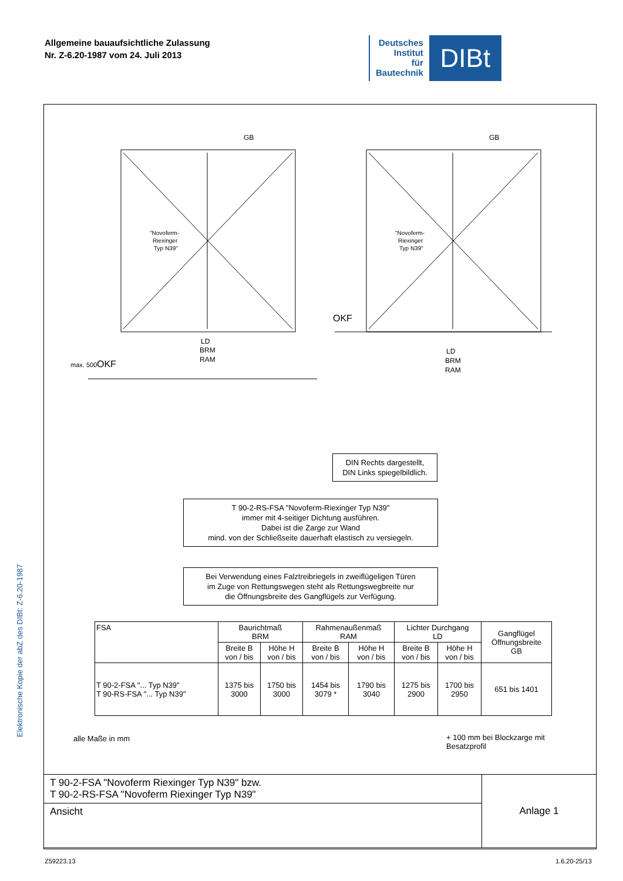Allgemeine bauaufsichtliche Zulassung
Nr. Z-6.20-1987 vom 24. Juli 2013
Deutsches
Institut
für
Bautechnik
DIBt
Elektronische Kopie der abZ des DIBt: Z-6.20-1987
GB
GB
LD
BRM
RAM
LD
BRM
RAM
OKF
OKF
"Novoferm-
Riexinger
Typ N39"
"Novoferm-
Riexinger
Typ N39"
max. 500
DIN Rechts dargestellt,
DIN Links spiegelbildlich.
T 90-2-RS-FSA "Novoferm-Riexinger Typ N39"
immer mit 4-seitiger Dichtung ausführen.
Dabei ist die Zarge zur Wand
mind. von der Schließseite dauerhaft elastisch zu versiegeln.
Bei Verwendung eines Falztreibriegels in zweiflügeligen Türen
im Zuge von Rettungswegen steht als Rettungswegbreite nur
die Öffnungsbreite des Gangflügels zur Verfügung.
| FSA | Baurichtmaß BRM | | Rahmenaußenmaß RAM | | Lichter Durchgang LD | | Gangflügel Öffnungsbreite GB |
| --- | --- | --- | --- | --- | --- | --- | --- |
| | Breite B von / bis | Höhe H von / bis | Breite B von / bis | Höhe H von / bis | Breite B von / bis | Höhe H von / bis | |
| T 90-2-FSA "... Typ N39" T 90-RS-FSA "... Typ N39" | 1375 bis 3000 | 1750 bis 3000 | 1454 bis 3079 * | 1790 bis 3040 | 1275 bis 2900 | 1700 bis 2950 | 651 bis 1401 |
alle Maße in mm
+ 100 mm bei Blockzarge mit
Besatzprofil
| T 90-2-FSA "Novoferm Riexinger Typ N39" bzw. T 90-2-RS-FSA "Novoferm Riexinger Typ N39" | Anlage 1 |
| Ansicht | |
Z59223.13 1.6.20-25/13